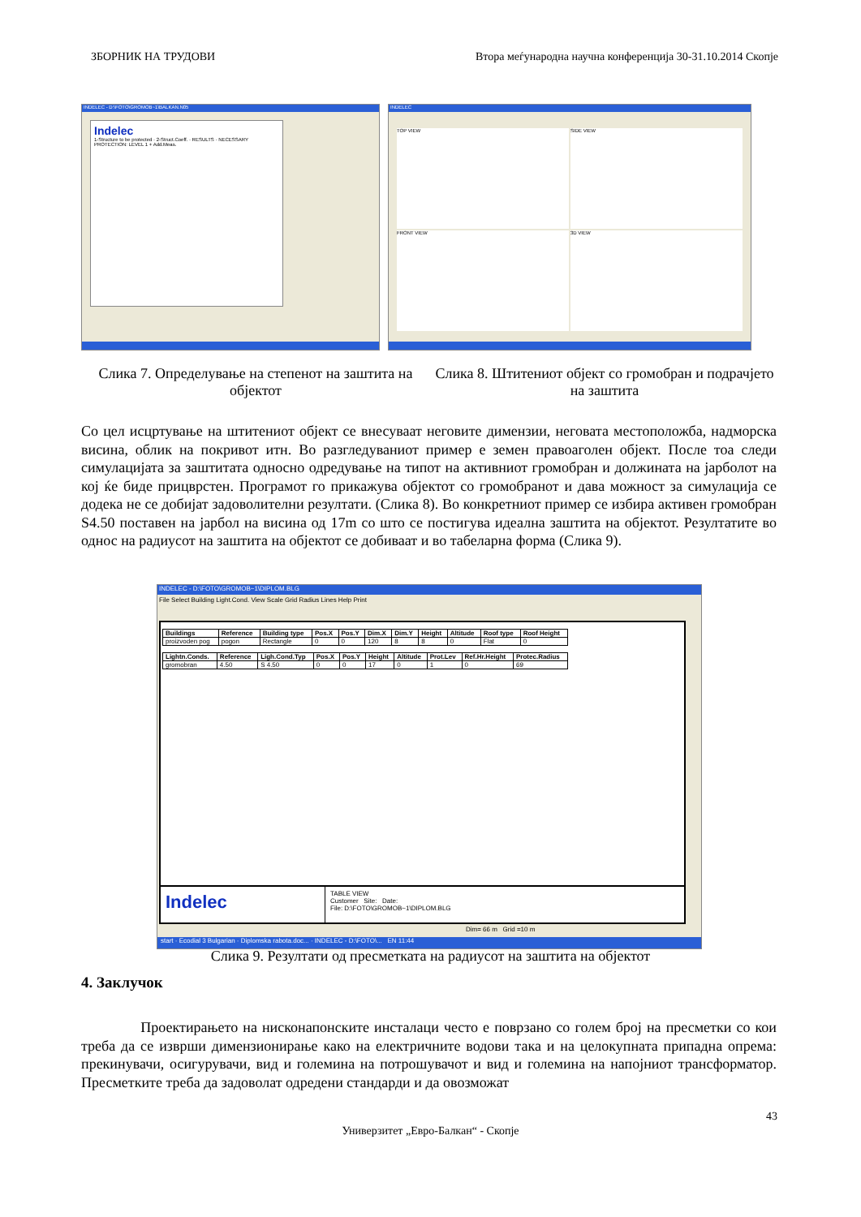ЗБОРНИК НА ТРУДОВИ Втора меѓународна научна конференција 30-31.10.2014 Скопје
INDELEC - D:\FOTO\GROMOB~1\BALKAN.N05
Indelec
1-Structure to be protected · 2-Struct.Coeff. · RESULTS · NECESSARY PROTECTION: LEVEL 1 + Add.Meas.
INDELEC
TOP VIEW
SIDE VIEW
FRONT VIEW
3D VIEW
Слика 7. Определување на степенот на заштита на објектот
Слика 8. Штитениот објект со громобран и подрачјето на заштита
Со цел исцртување на штитениот објект се внесуваат неговите димензии, неговата местоположба, надморска висина, облик на покривот итн. Во разгледуваниот пример е земен правоаголен објект. После тоа следи симулацијата за заштитата односно одредување на типот на активниот громобран и должината на јарболот на кој ќе биде прицврстен. Програмот го прикажува објектот со громобранот и дава можност за симулација се додека не се добијат задоволителни резултати. (Слика 8). Во конкретниот пример се избира активен громобран S4.50 поставен на јарбол на висина од 17m со што се постигува идеална заштита на објектот. Резултатите во однос на радиусот на заштита на објектот се добиваат и во табеларна форма (Слика 9).
INDELEC - D:\FOTO\GROMOB~1\DIPLOM.BLG
File Select Building Light.Cond. View Scale Grid Radius Lines Help Print
| Buildings | Reference | Building type | Pos.X | Pos.Y | Dim.X | Dim.Y | Height | Altitude | Roof type | Roof Height |
| --- | --- | --- | --- | --- | --- | --- | --- | --- | --- | --- |
| proizvoden pog | pogon | Rectangle | 0 | 0 | 120 | 8 | 8 | 0 | Flat | 0 |
| Lightn.Conds. | Reference | Ligh.Cond.Typ | Pos.X | Pos.Y | Height | Altitude | Prot.Lev | Ref.Hr.Height | Protec.Radius |
| --- | --- | --- | --- | --- | --- | --- | --- | --- | --- |
| gromobran | 4.50 | S 4.50 | 0 | 0 | 17 | 0 | 1 | 0 | 69 |
Indelec
TABLE VIEW
Customer Site: Date:
File: D:\FOTO\GROMOB~1\DIPLOM.BLG
Dim= 66 m Grid =10 m
start · Ecodial 3 Bulgarian · Diplomska rabota.doc... · INDELEC - D:\FOTO\... EN 11:44
Слика 9. Резултати од пресметката на радиусот на заштита на објектот
4. Заклучок
Проектирањето на нисконапонските инсталаци често е поврзано со голем број на пресметки со кои треба да се изврши димензионирање како на електричните водови така и на целокупната припадна опрема: прекинувачи, осигурувачи, вид и големина на потрошувачот и вид и големина на напојниот трансформатор. Пресметките треба да задоволат одредени стандарди и да овозможат
43
Универзитет „Евро-Балкан“ - Скопје